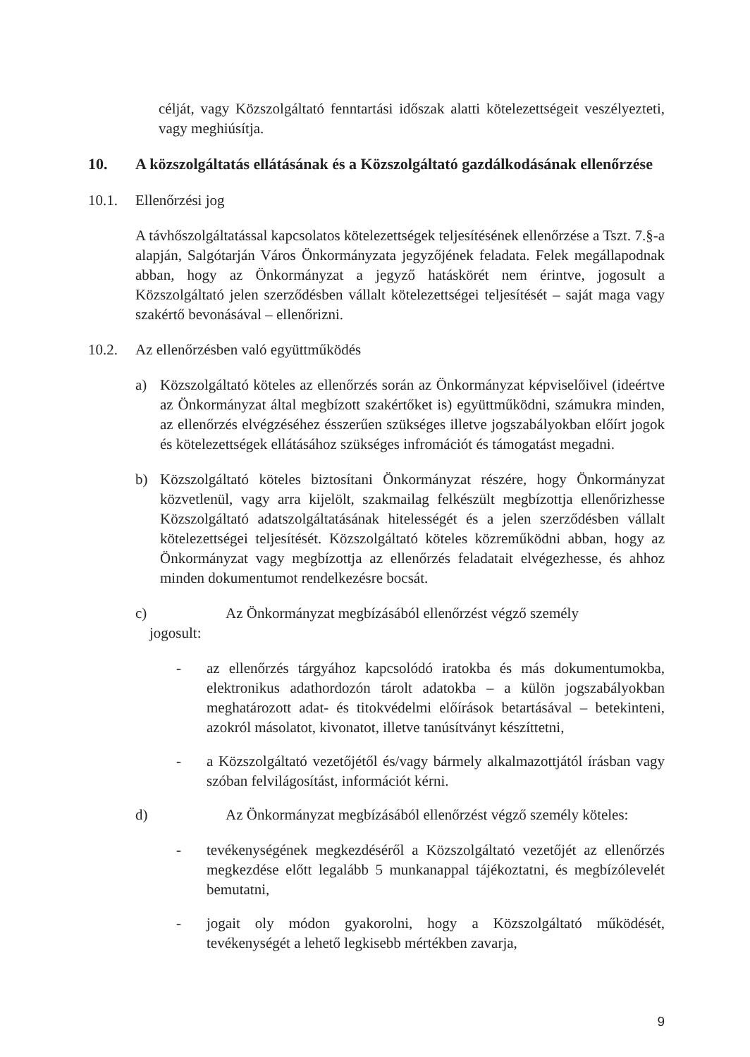célját, vagy Közszolgáltató fenntartási időszak alatti kötelezettségeit veszélyezteti, vagy meghiúsítja.
10. A közszolgáltatás ellátásának és a Közszolgáltató gazdálkodásának ellenőrzése
10.1. Ellenőrzési jog
A távhőszolgáltatással kapcsolatos kötelezettségek teljesítésének ellenőrzése a Tszt. 7.§-a alapján, Salgótarján Város Önkormányzata jegyzőjének feladata. Felek megállapodnak abban, hogy az Önkormányzat a jegyző hatáskörét nem érintve, jogosult a Közszolgáltató jelen szerződésben vállalt kötelezettségei teljesítését – saját maga vagy szakértő bevonásával – ellenőrizni.
10.2. Az ellenőrzésben való együttműködés
a) Közszolgáltató köteles az ellenőrzés során az Önkormányzat képviselőivel (ideértve az Önkormányzat által megbízott szakértőket is) együttműködni, számukra minden, az ellenőrzés elvégzéséhez ésszerűen szükséges illetve jogszabályokban előírt jogok és kötelezettségek ellátásához szükséges infromációt és támogatást megadni.
b) Közszolgáltató köteles biztosítani Önkormányzat részére, hogy Önkormányzat közvetlenül, vagy arra kijelölt, szakmailag felkészült megbízottja ellenőrizhesse Közszolgáltató adatszolgáltatásának hitelességét és a jelen szerződésben vállalt kötelezettségei teljesítését. Közszolgáltató köteles közreműködni abban, hogy az Önkormányzat vagy megbízottja az ellenőrzés feladatait elvégezhesse, és ahhoz minden dokumentumot rendelkezésre bocsát.
c) Az Önkormányzat megbízásából ellenőrzést végző személy
jogosult:
- az ellenőrzés tárgyához kapcsolódó iratokba és más dokumentumokba, elektronikus adathordozón tárolt adatokba – a külön jogszabályokban meghatározott adat- és titokvédelmi előírások betartásával – betekinteni, azokról másolatot, kivonatot, illetve tanúsítványt készíttetni,
- a Közszolgáltató vezetőjétől és/vagy bármely alkalmazottjától írásban vagy szóban felvilágosítást, információt kérni.
d) Az Önkormányzat megbízásából ellenőrzést végző személy köteles:
- tevékenységének megkezdéséről a Közszolgáltató vezetőjét az ellenőrzés megkezdése előtt legalább 5 munkanappal tájékoztatni, és megbízólevelét bemutatni,
- jogait oly módon gyakorolni, hogy a Közszolgáltató működését, tevékenységét a lehető legkisebb mértékben zavarja,
9